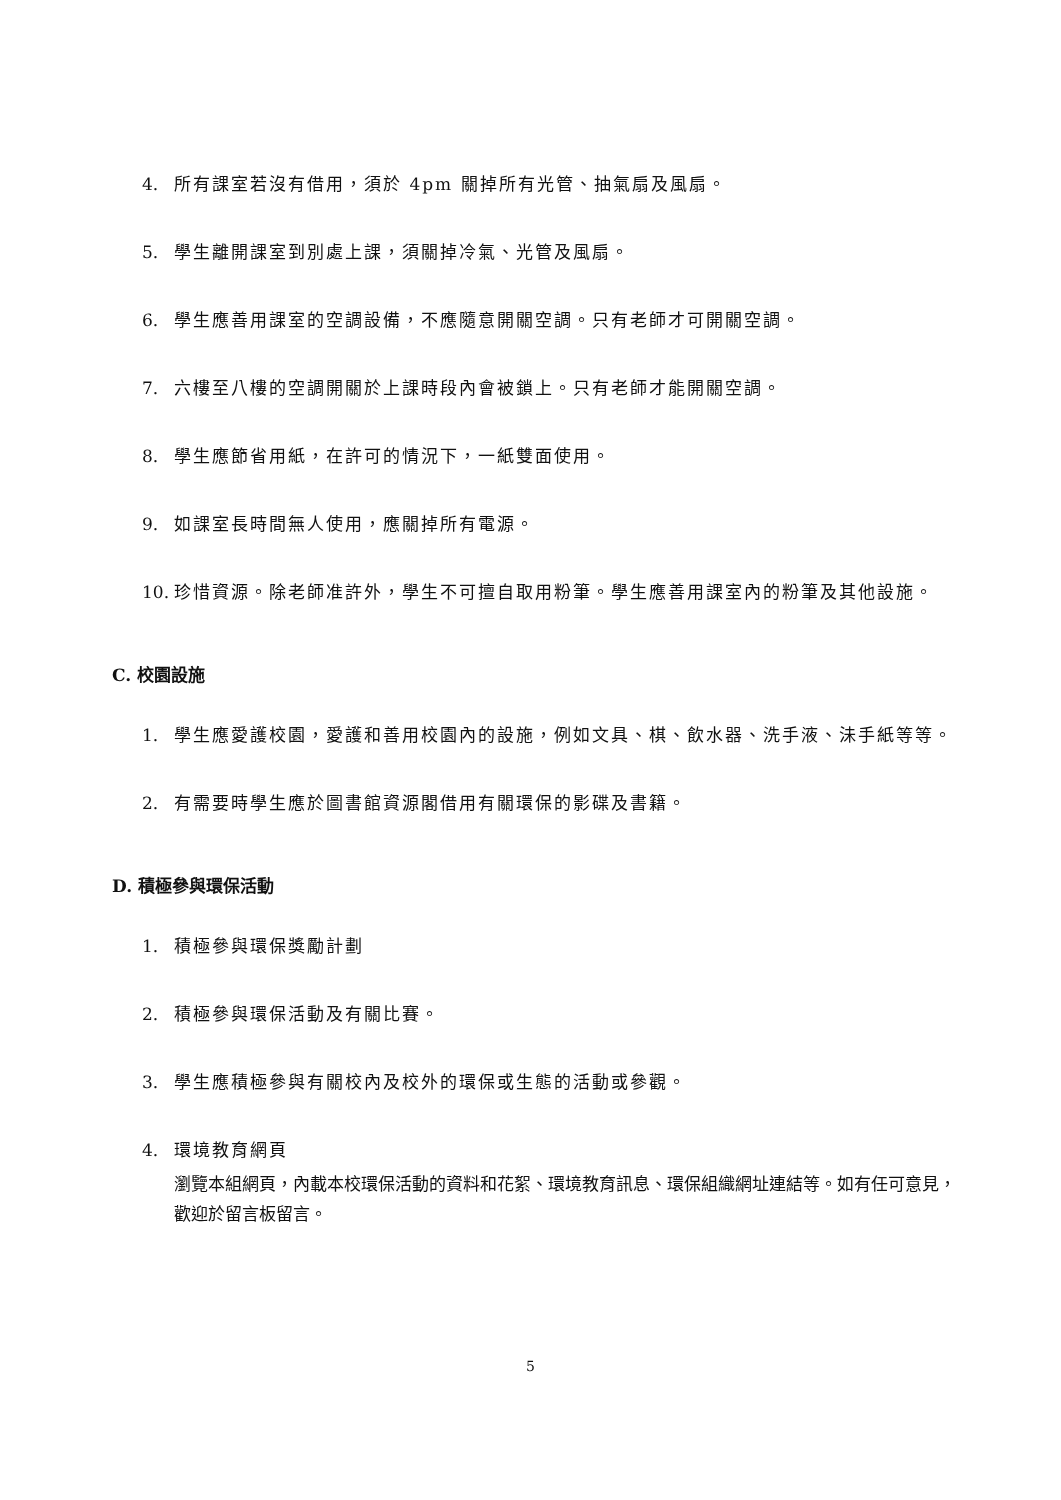4. 所有課室若沒有借用，須於 4pm 關掉所有光管、抽氣扇及風扇。
5. 學生離開課室到別處上課，須關掉冷氣、光管及風扇。
6. 學生應善用課室的空調設備，不應隨意開關空調。只有老師才可開關空調。
7. 六樓至八樓的空調開關於上課時段內會被鎖上。只有老師才能開關空調。
8. 學生應節省用紙，在許可的情況下，一紙雙面使用。
9. 如課室長時間無人使用，應關掉所有電源。
10. 珍惜資源。除老師准許外，學生不可擅自取用粉筆。學生應善用課室內的粉筆及其他設施。
C. 校園設施
1. 學生應愛護校園，愛護和善用校園內的設施，例如文具、棋、飲水器、洗手液、沬手紙等等。
2. 有需要時學生應於圖書館資源閣借用有關環保的影碟及書籍。
D. 積極參與環保活動
1. 積極參與環保獎勵計劃
2. 積極參與環保活動及有關比賽。
3. 學生應積極參與有關校內及校外的環保或生態的活動或參觀。
4. 環境教育網頁
瀏覽本組網頁，內載本校環保活動的資料和花絮、環境教育訊息、環保組織網址連結等。如有任可意見，歡迎於留言板留言。
5